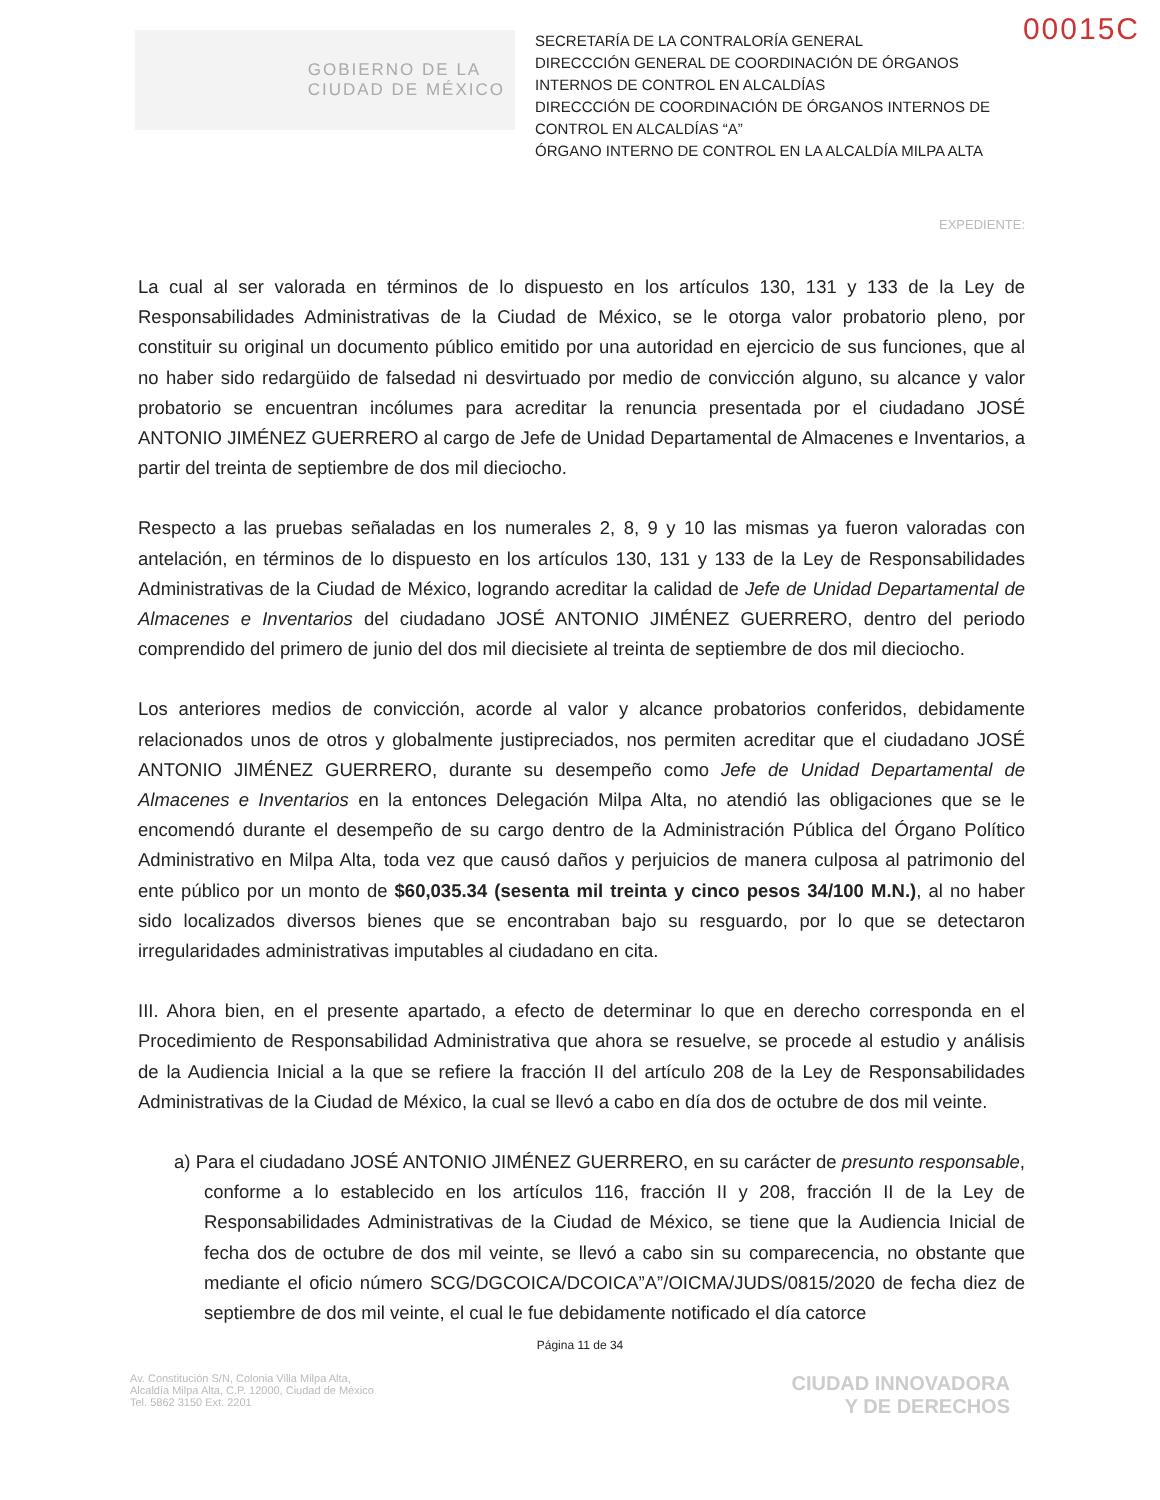00015C
GOBIERNO DE LA
CIUDAD DE MÉXICO
SECRETARÍA DE LA CONTRALORÍA GENERAL
DIRECCCIÓN GENERAL DE COORDINACIÓN DE ÓRGANOS INTERNOS DE CONTROL EN ALCALDÍAS
DIRECCCIÓN DE COORDINACIÓN DE ÓRGANOS INTERNOS DE CONTROL EN ALCALDÍAS “A”
ÓRGANO INTERNO DE CONTROL EN LA ALCALDÍA MILPA ALTA
EXPEDIENTE:
La cual al ser valorada en términos de lo dispuesto en los artículos 130, 131 y 133 de la Ley de Responsabilidades Administrativas de la Ciudad de México, se le otorga valor probatorio pleno, por constituir su original un documento público emitido por una autoridad en ejercicio de sus funciones, que al no haber sido redargüido de falsedad ni desvirtuado por medio de convicción alguno, su alcance y valor probatorio se encuentran incólumes para acreditar la renuncia presentada por el ciudadano JOSÉ ANTONIO JIMÉNEZ GUERRERO al cargo de Jefe de Unidad Departamental de Almacenes e Inventarios, a partir del treinta de septiembre de dos mil dieciocho.
Respecto a las pruebas señaladas en los numerales 2, 8, 9 y 10 las mismas ya fueron valoradas con antelación, en términos de lo dispuesto en los artículos 130, 131 y 133 de la Ley de Responsabilidades Administrativas de la Ciudad de México, logrando acreditar la calidad de Jefe de Unidad Departamental de Almacenes e Inventarios del ciudadano JOSÉ ANTONIO JIMÉNEZ GUERRERO, dentro del periodo comprendido del primero de junio del dos mil diecisiete al treinta de septiembre de dos mil dieciocho.
Los anteriores medios de convicción, acorde al valor y alcance probatorios conferidos, debidamente relacionados unos de otros y globalmente justipreciados, nos permiten acreditar que el ciudadano JOSÉ ANTONIO JIMÉNEZ GUERRERO, durante su desempeño como Jefe de Unidad Departamental de Almacenes e Inventarios en la entonces Delegación Milpa Alta, no atendió las obligaciones que se le encomendó durante el desempeño de su cargo dentro de la Administración Pública del Órgano Político Administrativo en Milpa Alta, toda vez que causó daños y perjuicios de manera culposa al patrimonio del ente público por un monto de $60,035.34 (sesenta mil treinta y cinco pesos 34/100 M.N.), al no haber sido localizados diversos bienes que se encontraban bajo su resguardo, por lo que se detectaron irregularidades administrativas imputables al ciudadano en cita.
III. Ahora bien, en el presente apartado, a efecto de determinar lo que en derecho corresponda en el Procedimiento de Responsabilidad Administrativa que ahora se resuelve, se procede al estudio y análisis de la Audiencia Inicial a la que se refiere la fracción II del artículo 208 de la Ley de Responsabilidades Administrativas de la Ciudad de México, la cual se llevó a cabo en día dos de octubre de dos mil veinte.
a) Para el ciudadano JOSÉ ANTONIO JIMÉNEZ GUERRERO, en su carácter de presunto responsable, conforme a lo establecido en los artículos 116, fracción II y 208, fracción II de la Ley de Responsabilidades Administrativas de la Ciudad de México, se tiene que la Audiencia Inicial de fecha dos de octubre de dos mil veinte, se llevó a cabo sin su comparecencia, no obstante que mediante el oficio número SCG/DGCOICA/DCOICA”A”/OICMA/JUDS/0815/2020 de fecha diez de septiembre de dos mil veinte, el cual le fue debidamente notificado el día catorce
Página 11 de 34
Av. Constitución S/N, Colonia Villa Milpa Alta,
Alcaldía Milpa Alta, C.P. 12000, Ciudad de México
Tel. 5862 3150 Ext. 2201
CIUDAD INNOVADORA
Y DE DERECHOS